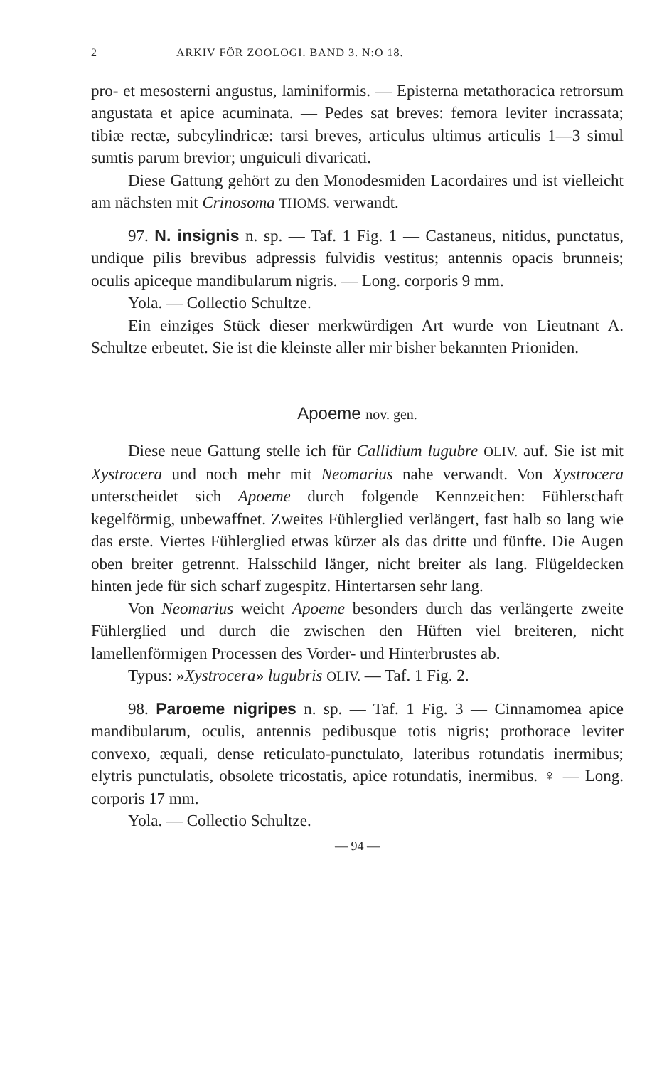2 ARKIV FÖR ZOOLOGI. BAND 3. N:O 18.
pro- et mesosterni angustus, laminiformis. — Episterna metathoracica retrorsum angustata et apice acuminata. — Pedes sat breves: femora leviter incrassata; tibiæ rectæ, subcylindricæ: tarsi breves, articulus ultimus articulis 1—3 simul sumtis parum brevior; unguiculi divaricati.
Diese Gattung gehört zu den Monodesmiden Lacordaires und ist vielleicht am nächsten mit Crinosoma THOMS. verwandt.
97. N. insignis n. sp. — Taf. 1 Fig. 1 — Castaneus, nitidus, punctatus, undique pilis brevibus adpressis fulvidis vestitus; antennis opacis brunneis; oculis apiceque mandibularum nigris. — Long. corporis 9 mm.
Yola. — Collectio Schultze.
Ein einziges Stück dieser merkwürdigen Art wurde von Lieutnant A. Schultze erbeutet. Sie ist die kleinste aller mir bisher bekannten Prioniden.
Apoeme nov. gen.
Diese neue Gattung stelle ich für Callidium lugubre OLIV. auf. Sie ist mit Xystrocera und noch mehr mit Neomarius nahe verwandt. Von Xystrocera unterscheidet sich Apoeme durch folgende Kennzeichen: Fühlerschaft kegelförmig, unbewaffnet. Zweites Fühlerglied verlängert, fast halb so lang wie das erste. Viertes Fühlerglied etwas kürzer als das dritte und fünfte. Die Augen oben breiter getrennt. Halsschild länger, nicht breiter als lang. Flügeldecken hinten jede für sich scharf zugespitz. Hintertarsen sehr lang.
Von Neomarius weicht Apoeme besonders durch das verlängerte zweite Fühlerglied und durch die zwischen den Hüften viel breiteren, nicht lamellenförmigen Processen des Vorder- und Hinterbrustes ab.
Typus: »Xystrocera» lugubris OLIV. — Taf. 1 Fig. 2.
98. Paroeme nigripes n. sp. — Taf. 1 Fig. 3 — Cinnamomea apice mandibularum, oculis, antennis pedibusque totis nigris; prothorace leviter convexo, æquali, dense reticulato-punctulato, lateribus rotundatis inermibus; elytris punctulatis, obsolete tricostatis, apice rotundatis, inermibus. ♀ — Long. corporis 17 mm.
Yola. — Collectio Schultze.
— 94 —